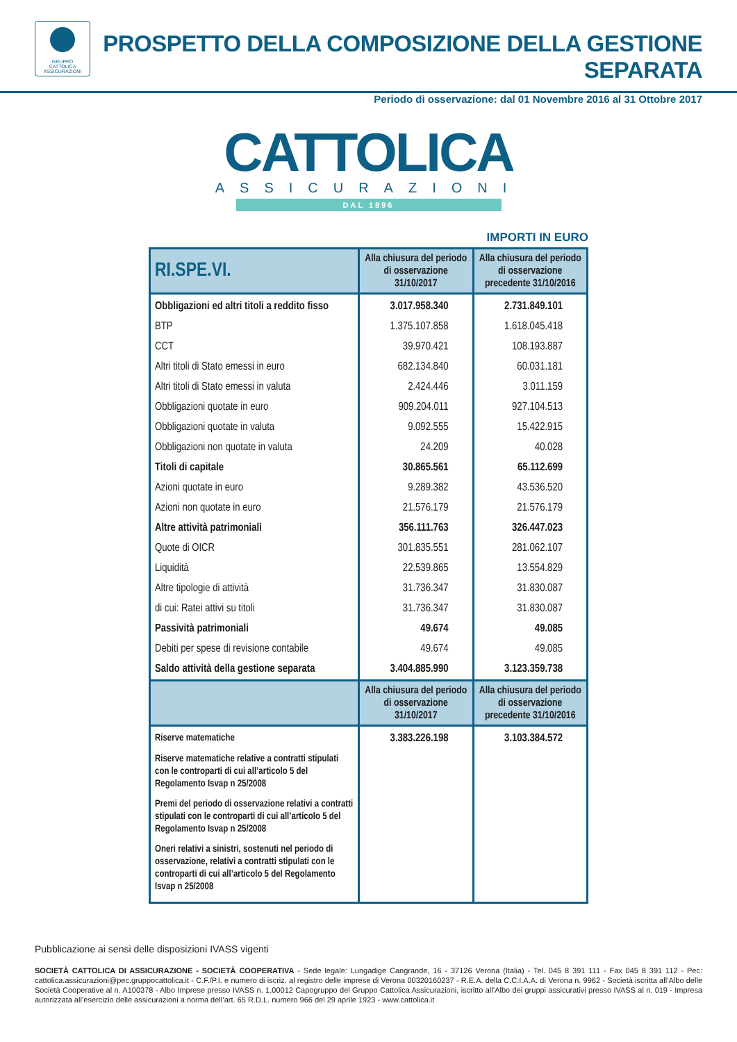GRUPPO
CATTOLICA
ASSICURAZIONI
PROSPETTO DELLA COMPOSIZIONE DELLA GESTIONE SEPARATA
Periodo di osservazione: dal 01 Novembre 2016 al 31 Ottobre 2017
CATTOLICA
ASSICURAZIONI
DAL 1896
IMPORTI IN EURO
| RI.SPE.VI. | Alla chiusura del periodo di osservazione 31/10/2017 | Alla chiusura del periodo di osservazione precedente 31/10/2016 |
| --- | --- | --- |
| Obbligazioni ed altri titoli a reddito fisso | 3.017.958.340 | 2.731.849.101 |
| BTP | 1.375.107.858 | 1.618.045.418 |
| CCT | 39.970.421 | 108.193.887 |
| Altri titoli di Stato emessi in euro | 682.134.840 | 60.031.181 |
| Altri titoli di Stato emessi in valuta | 2.424.446 | 3.011.159 |
| Obbligazioni quotate in euro | 909.204.011 | 927.104.513 |
| Obbligazioni quotate in valuta | 9.092.555 | 15.422.915 |
| Obbligazioni non quotate in valuta | 24.209 | 40.028 |
| Titoli di capitale | 30.865.561 | 65.112.699 |
| Azioni quotate in euro | 9.289.382 | 43.536.520 |
| Azioni non quotate in euro | 21.576.179 | 21.576.179 |
| Altre attività patrimoniali | 356.111.763 | 326.447.023 |
| Quote di OICR | 301.835.551 | 281.062.107 |
| Liquidità | 22.539.865 | 13.554.829 |
| Altre tipologie di attività | 31.736.347 | 31.830.087 |
| di cui: Ratei attivi su titoli | 31.736.347 | 31.830.087 |
| Passività patrimoniali | 49.674 | 49.085 |
| Debiti per spese di revisione contabile | 49.674 | 49.085 |
| Saldo attività della gestione separata | 3.404.885.990 | 3.123.359.738 |
| | Alla chiusura del periodo di osservazione 31/10/2017 | Alla chiusura del periodo di osservazione precedente 31/10/2016 |
| Riserve matematiche | 3.383.226.198 | 3.103.384.572 |
| Riserve matematiche relative a contratti stipulati con le controparti di cui all’articolo 5 del Regolamento Isvap n 25/2008 | | |
| Premi del periodo di osservazione relativi a contratti stipulati con le controparti di cui all’articolo 5 del Regolamento Isvap n 25/2008 | | |
| Oneri relativi a sinistri, sostenuti nel periodo di osservazione, relativi a contratti stipulati con le controparti di cui all’articolo 5 del Regolamento Isvap n 25/2008 | | |
Pubblicazione ai sensi delle disposizioni IVASS vigenti
SOCIETÀ CATTOLICA DI ASSICURAZIONE - SOCIETÀ COOPERATIVA - Sede legale: Lungadige Cangrande, 16 - 37126 Verona (Italia) - Tel. 045 8 391 111 - Fax 045 8 391 112 - Pec: cattolica.assicurazioni@pec.gruppocattolica.it - C.F./P.I. e numero di iscriz. al registro delle imprese di Verona 00320160237 - R.E.A. della C.C.I.A.A. di Verona n. 9962 - Società iscritta all’Albo delle Società Cooperative al n. A100378 - Albo Imprese presso IVASS n. 1.00012 Capogruppo del Gruppo Cattolica Assicurazioni, iscritto all’Albo dei gruppi assicurativi presso IVASS al n. 019 - Impresa autorizzata all’esercizio delle assicurazioni a norma dell’art. 65 R.D.L. numero 966 del 29 aprile 1923 - www.cattolica.it